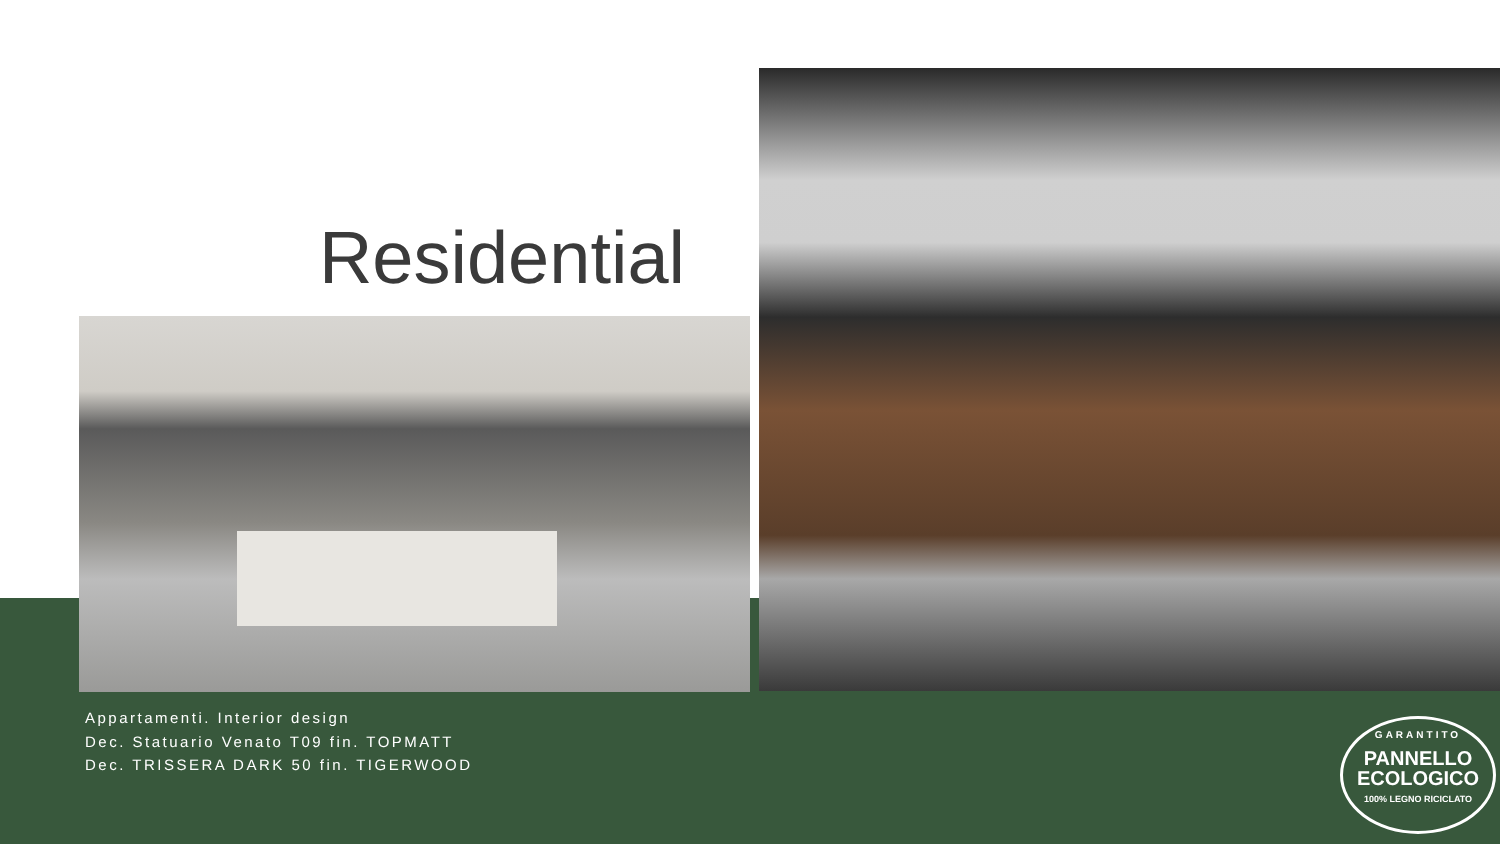Residential
Appartamenti. Interior design
Dec. Statuario Venato T09 fin. TOPMATT
Dec. TRISSERA DARK 50 fin. TIGERWOOD
GARANTITO
PANNELLO
ECOLOGICO
100% LEGNO RICICLATO